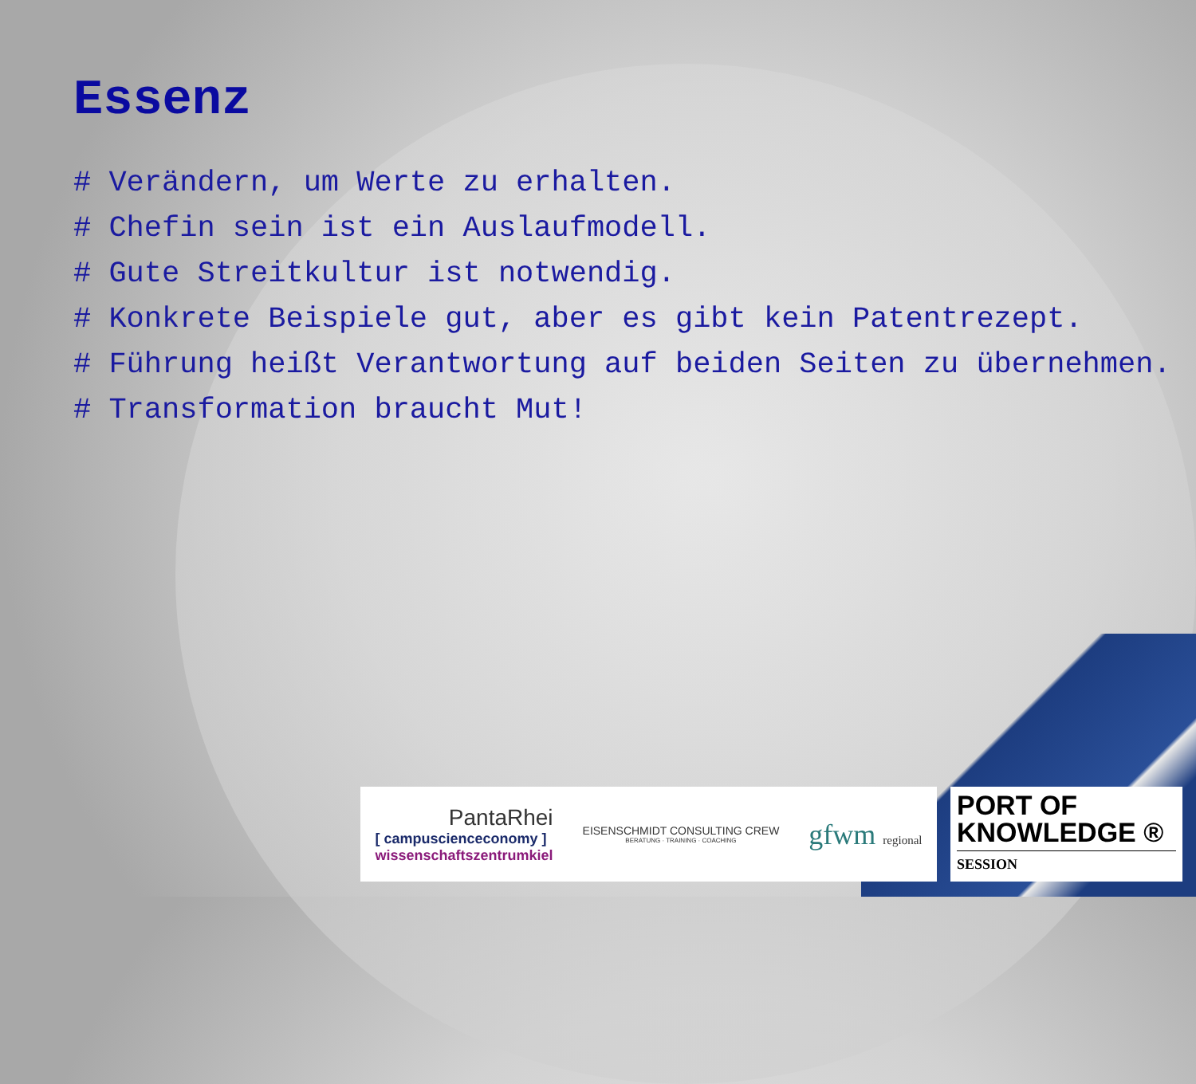Essenz
# Verändern, um Werte zu erhalten.
# Chefin sein ist ein Auslaufmodell.
# Gute Streitkultur ist notwendig.
# Konkrete Beispiele gut, aber es gibt kein Patentrezept.
# Führung heißt Verantwortung auf beiden Seiten zu übernehmen.
# Transformation braucht Mut!
PantaRhei
[ campuscienceconomy ]
wissenschaftszentrumkiel
EISENSCHMIDT CONSULTING CREW
BERATUNG · TRAINING · COACHING
gfwm regional
PORT OF
KNOWLEDGE ®
SESSION